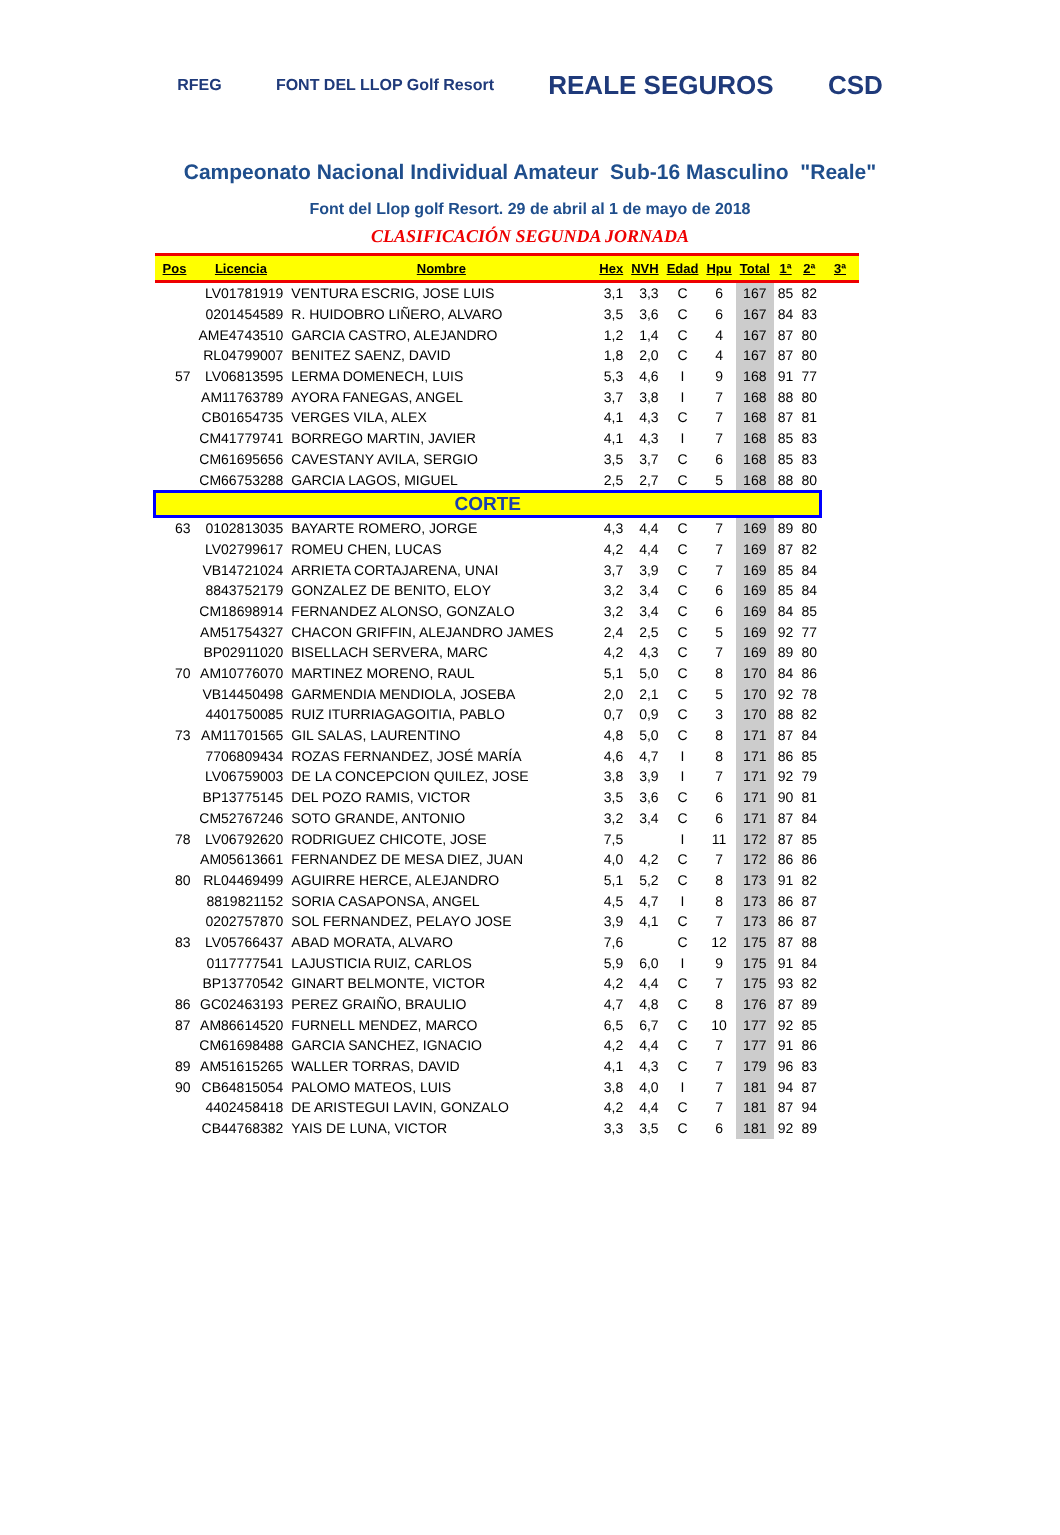RFEG FONT DEL LLOP Golf Resort REALE SEGUROS CSD
Campeonato Nacional Individual Amateur Sub-16 Masculino "Reale"
Font del Llop golf Resort. 29 de abril al 1 de mayo de 2018
CLASIFICACIÓN SEGUNDA JORNADA
| Pos | Licencia | Nombre | Hex | NVH | Edad | Hpu | Total | 1ª | 2ª | 3ª |
| --- | --- | --- | --- | --- | --- | --- | --- | --- | --- | --- |
| | LV01781919 | VENTURA ESCRIG, JOSE LUIS | 3,1 | 3,3 | C | 6 | 167 | 85 | 82 | |
| | 0201454589 | R. HUIDOBRO LIÑERO, ALVARO | 3,5 | 3,6 | C | 6 | 167 | 84 | 83 | |
| | AME4743510 | GARCIA CASTRO, ALEJANDRO | 1,2 | 1,4 | C | 4 | 167 | 87 | 80 | |
| | RL04799007 | BENITEZ SAENZ, DAVID | 1,8 | 2,0 | C | 4 | 167 | 87 | 80 | |
| 57 | LV06813595 | LERMA DOMENECH, LUIS | 5,3 | 4,6 | I | 9 | 168 | 91 | 77 | |
| | AM11763789 | AYORA FANEGAS, ANGEL | 3,7 | 3,8 | I | 7 | 168 | 88 | 80 | |
| | CB01654735 | VERGES VILA, ALEX | 4,1 | 4,3 | C | 7 | 168 | 87 | 81 | |
| | CM41779741 | BORREGO MARTIN, JAVIER | 4,1 | 4,3 | I | 7 | 168 | 85 | 83 | |
| | CM61695656 | CAVESTANY AVILA, SERGIO | 3,5 | 3,7 | C | 6 | 168 | 85 | 83 | |
| | CM66753288 | GARCIA LAGOS, MIGUEL | 2,5 | 2,7 | C | 5 | 168 | 88 | 80 | |
| CORTE | | | | | | | | | | |
| 63 | 0102813035 | BAYARTE ROMERO, JORGE | 4,3 | 4,4 | C | 7 | 169 | 89 | 80 | |
| | LV02799617 | ROMEU CHEN, LUCAS | 4,2 | 4,4 | C | 7 | 169 | 87 | 82 | |
| | VB14721024 | ARRIETA CORTAJARENA, UNAI | 3,7 | 3,9 | C | 7 | 169 | 85 | 84 | |
| | 8843752179 | GONZALEZ DE BENITO, ELOY | 3,2 | 3,4 | C | 6 | 169 | 85 | 84 | |
| | CM18698914 | FERNANDEZ ALONSO, GONZALO | 3,2 | 3,4 | C | 6 | 169 | 84 | 85 | |
| | AM51754327 | CHACON GRIFFIN, ALEJANDRO JAMES | 2,4 | 2,5 | C | 5 | 169 | 92 | 77 | |
| | BP02911020 | BISELLACH SERVERA, MARC | 4,2 | 4,3 | C | 7 | 169 | 89 | 80 | |
| 70 | AM10776070 | MARTINEZ MORENO, RAUL | 5,1 | 5,0 | C | 8 | 170 | 84 | 86 | |
| | VB14450498 | GARMENDIA MENDIOLA, JOSEBA | 2,0 | 2,1 | C | 5 | 170 | 92 | 78 | |
| | 4401750085 | RUIZ ITURRIAGAGOITIA, PABLO | 0,7 | 0,9 | C | 3 | 170 | 88 | 82 | |
| 73 | AM11701565 | GIL SALAS, LAURENTINO | 4,8 | 5,0 | C | 8 | 171 | 87 | 84 | |
| | 7706809434 | ROZAS FERNANDEZ, JOSÉ MARÍA | 4,6 | 4,7 | I | 8 | 171 | 86 | 85 | |
| | LV06759003 | DE LA CONCEPCION QUILEZ, JOSE | 3,8 | 3,9 | I | 7 | 171 | 92 | 79 | |
| | BP13775145 | DEL POZO RAMIS, VICTOR | 3,5 | 3,6 | C | 6 | 171 | 90 | 81 | |
| | CM52767246 | SOTO GRANDE, ANTONIO | 3,2 | 3,4 | C | 6 | 171 | 87 | 84 | |
| 78 | LV06792620 | RODRIGUEZ CHICOTE, JOSE | 7,5 | | I | 11 | 172 | 87 | 85 | |
| | AM05613661 | FERNANDEZ DE MESA DIEZ, JUAN | 4,0 | 4,2 | C | 7 | 172 | 86 | 86 | |
| 80 | RL04469499 | AGUIRRE HERCE, ALEJANDRO | 5,1 | 5,2 | C | 8 | 173 | 91 | 82 | |
| | 8819821152 | SORIA CASAPONSA, ANGEL | 4,5 | 4,7 | I | 8 | 173 | 86 | 87 | |
| | 0202757870 | SOL FERNANDEZ, PELAYO JOSE | 3,9 | 4,1 | C | 7 | 173 | 86 | 87 | |
| 83 | LV05766437 | ABAD MORATA, ALVARO | 7,6 | | C | 12 | 175 | 87 | 88 | |
| | 0117777541 | LAJUSTICIA RUIZ, CARLOS | 5,9 | 6,0 | I | 9 | 175 | 91 | 84 | |
| | BP13770542 | GINART BELMONTE, VICTOR | 4,2 | 4,4 | C | 7 | 175 | 93 | 82 | |
| 86 | GC02463193 | PEREZ GRAIÑO, BRAULIO | 4,7 | 4,8 | C | 8 | 176 | 87 | 89 | |
| 87 | AM86614520 | FURNELL MENDEZ, MARCO | 6,5 | 6,7 | C | 10 | 177 | 92 | 85 | |
| | CM61698488 | GARCIA SANCHEZ, IGNACIO | 4,2 | 4,4 | C | 7 | 177 | 91 | 86 | |
| 89 | AM51615265 | WALLER TORRAS, DAVID | 4,1 | 4,3 | C | 7 | 179 | 96 | 83 | |
| 90 | CB64815054 | PALOMO MATEOS, LUIS | 3,8 | 4,0 | I | 7 | 181 | 94 | 87 | |
| | 4402458418 | DE ARISTEGUI LAVIN, GONZALO | 4,2 | 4,4 | C | 7 | 181 | 87 | 94 | |
| | CB44768382 | YAIS DE LUNA, VICTOR | 3,3 | 3,5 | C | 6 | 181 | 92 | 89 | |